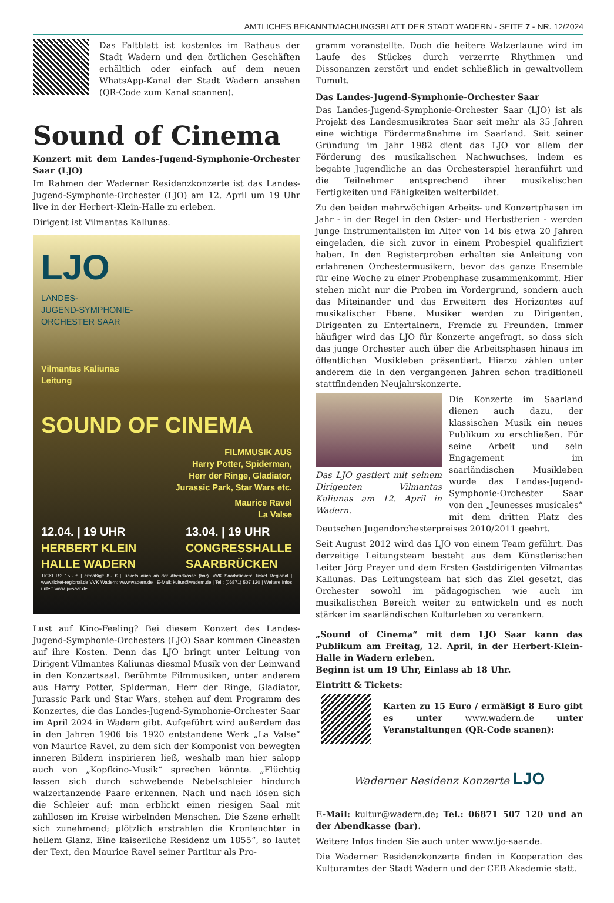AMTLICHES BEKANNTMACHUNGSBLATT DER STADT WADERN - SEITE 7 - NR. 12/2024
Das Faltblatt ist kostenlos im Rathaus der Stadt Wadern und den örtlichen Geschäften erhältlich oder einfach auf dem neuen WhatsApp-Kanal der Stadt Wadern ansehen (QR-Code zum Kanal scannen).
Sound of Cinema
Konzert mit dem Landes-Jugend-Symphonie-Orchester Saar (LJO)
Im Rahmen der Waderner Residenzkonzerte ist das Landes-Jugend-Symphonie-Orchester (LJO) am 12. April um 19 Uhr live in der Herbert-Klein-Halle zu erleben.
Dirigent ist Vilmantas Kaliunas.
LJO
LANDES-
JUGEND-SYMPHONIE-
ORCHESTER SAAR
Vilmantas Kaliunas
Leitung
SOUND OF CINEMA
FILMMUSIK AUS
Harry Potter, Spiderman,
Herr der Ringe, Gladiator,
Jurassic Park, Star Wars etc.
Maurice Ravel
La Valse
12.04. | 19 UHR
HERBERT KLEIN
HALLE WADERN
13.04. | 19 UHR
CONGRESSHALLE
SAARBRÜCKEN
TICKETS: 15.- € | ermäßigt: 8.- € | Tickets auch an der Abendkasse (bar). VVK Saarbrücken: Ticket Regional | www.ticket-regional.de VVK Wadern: www.wadern.de | E-Mail: kultur@wadern.de | Tel.: (06871) 507 120 | Weitere Infos unter: www.ljo-saar.de
Lust auf Kino-Feeling? Bei diesem Konzert des Landes-Jugend-Symphonie-Orchesters (LJO) Saar kommen Cineasten auf ihre Kosten. Denn das LJO bringt unter Leitung von Dirigent Vilmantes Kaliunas diesmal Musik von der Leinwand in den Konzertsaal. Berühmte Filmmusiken, unter anderem aus Harry Potter, Spiderman, Herr der Ringe, Gladiator, Jurassic Park und Star Wars, stehen auf dem Programm des Konzertes, die das Landes-Jugend-Symphonie-Orchester Saar im April 2024 in Wadern gibt. Aufgeführt wird außerdem das in den Jahren 1906 bis 1920 entstandene Werk „La Valse“ von Maurice Ravel, zu dem sich der Komponist von bewegten inneren Bildern inspirieren ließ, weshalb man hier salopp auch von „Kopfkino-Musik“ sprechen könnte. „Flüchtig lassen sich durch schwebende Nebelschleier hindurch walzertanzende Paare erkennen. Nach und nach lösen sich die Schleier auf: man erblickt einen riesigen Saal mit zahllosen im Kreise wirbelnden Menschen. Die Szene erhellt sich zunehmend; plötzlich erstrahlen die Kronleuchter in hellem Glanz. Eine kaiserliche Residenz um 1855“, so lautet der Text, den Maurice Ravel seiner Partitur als Pro-
gramm voranstellte. Doch die heitere Walzerlaune wird im Laufe des Stückes durch verzerrte Rhythmen und Dissonanzen zerstört und endet schließlich in gewaltvollem Tumult.
Das Landes-Jugend-Symphonie-Orchester Saar
Das Landes-Jugend-Symphonie-Orchester Saar (LJO) ist als Projekt des Landesmusikrates Saar seit mehr als 35 Jahren eine wichtige Fördermaßnahme im Saarland. Seit seiner Gründung im Jahr 1982 dient das LJO vor allem der Förderung des musikalischen Nachwuchses, indem es begabte Jugendliche an das Orchesterspiel heranführt und die Teilnehmer entsprechend ihrer musikalischen Fertigkeiten und Fähigkeiten weiterbildet.
Zu den beiden mehrwöchigen Arbeits- und Konzertphasen im Jahr - in der Regel in den Oster- und Herbstferien - werden junge Instrumentalisten im Alter von 14 bis etwa 20 Jahren eingeladen, die sich zuvor in einem Probespiel qualifiziert haben. In den Registerproben erhalten sie Anleitung von erfahrenen Orchestermusikern, bevor das ganze Ensemble für eine Woche zu einer Probenphase zusammenkommt. Hier stehen nicht nur die Proben im Vordergrund, sondern auch das Miteinander und das Erweitern des Horizontes auf musikalischer Ebene. Musiker werden zu Dirigenten, Dirigenten zu Entertainern, Fremde zu Freunden. Immer häufiger wird das LJO für Konzerte angefragt, so dass sich das junge Orchester auch über die Arbeitsphasen hinaus im öffentlichen Musikleben präsentiert. Hierzu zählen unter anderem die in den vergangenen Jahren schon traditionell stattfindenden Neujahrskonzerte.
Das LJO gastiert mit seinem Dirigenten Vilmantas Kaliunas am 12. April in Wadern.
Die Konzerte im Saarland dienen auch dazu, der klassischen Musik ein neues Publikum zu erschließen. Für seine Arbeit und sein Engagement im saarländischen Musikleben wurde das Landes-Jugend-Symphonie-Orchester Saar von den „Jeunesses musicales“ mit dem dritten Platz des Deutschen Jugendorchesterpreises 2010/2011 geehrt.
Seit August 2012 wird das LJO von einem Team geführt. Das derzeitige Leitungsteam besteht aus dem Künstlerischen Leiter Jörg Prayer und dem Ersten Gastdirigenten Vilmantas Kaliunas. Das Leitungsteam hat sich das Ziel gesetzt, das Orchester sowohl im pädagogischen wie auch im musikalischen Bereich weiter zu entwickeln und es noch stärker im saarländischen Kulturleben zu verankern.
„Sound of Cinema“ mit dem LJO Saar kann das Publikum am Freitag, 12. April, in der Herbert-Klein-Halle in Wadern erleben.
Beginn ist um 19 Uhr, Einlass ab 18 Uhr.
Eintritt & Tickets:
Karten zu 15 Euro / ermäßigt 8 Euro gibt es unter www.wadern.de unter Veranstaltungen (QR-Code scanen):
Waderner Residenz Konzerte LJO
E-Mail: kultur@wadern.de; Tel.: 06871 507 120 und an der Abendkasse (bar).
Weitere Infos finden Sie auch unter www.ljo-saar.de.
Die Waderner Residenzkonzerte finden in Kooperation des Kulturamtes der Stadt Wadern und der CEB Akademie statt.